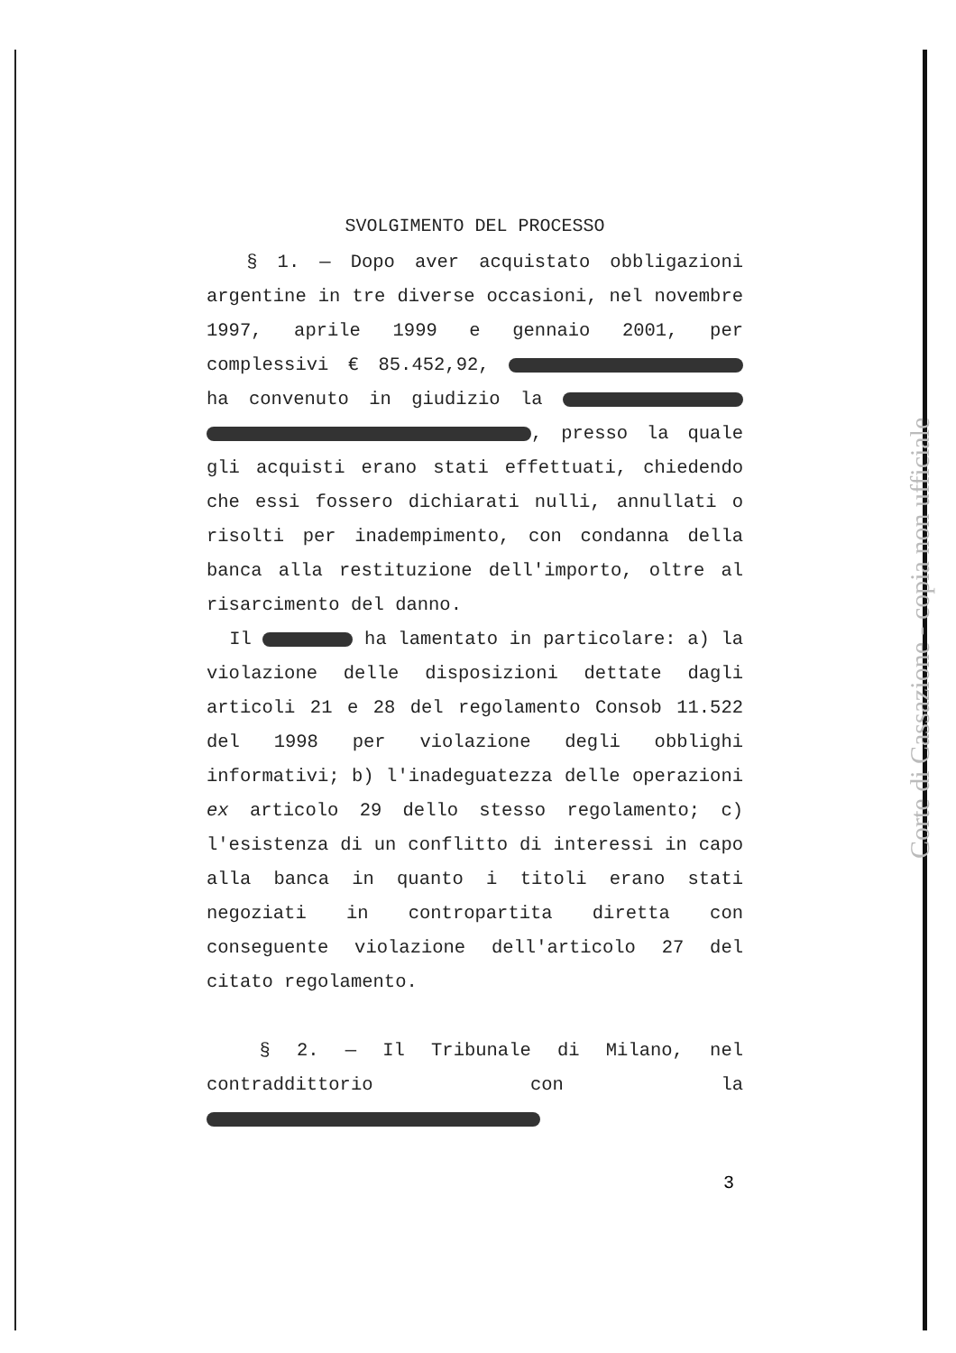SVOLGIMENTO DEL PROCESSO
§ 1. — Dopo aver acquistato obbligazioni argentine in tre diverse occasioni, nel novembre 1997, aprile 1999 e gennaio 2001, per complessivi € 85.452,92, ha convenuto in giudizio la , presso la quale gli acquisti erano stati effettuati, chiedendo che essi fossero dichiarati nulli, annullati o risolti per inadempimento, con condanna della banca alla restituzione dell'importo, oltre al risarcimento del danno.
Il ha lamentato in particolare: a) la violazione delle disposizioni dettate dagli articoli 21 e 28 del regolamento Consob 11.522 del 1998 per violazione degli obblighi informativi; b) l'inadeguatezza delle operazioni ex articolo 29 dello stesso regolamento; c) l'esistenza di un conflitto di interessi in capo alla banca in quanto i titoli erano stati negoziati in contropartita diretta con conseguente violazione dell'articolo 27 del citato regolamento.
§ 2. — Il Tribunale di Milano, nel contraddittorio con la
3
Corte di Cassazione - copia non ufficiale